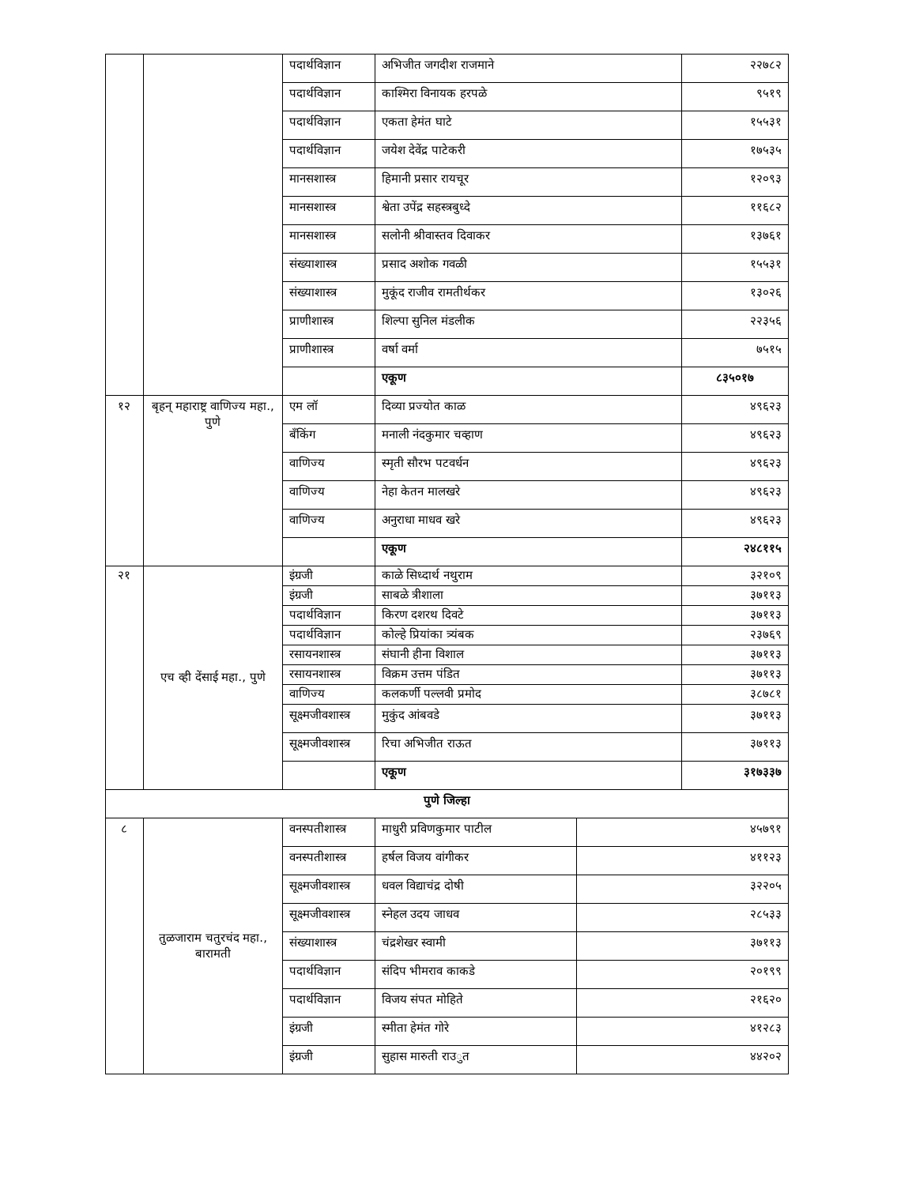| | | पदार्थविज्ञान | अभिजीत जगदीश राजमाने | | २२७८२ |
| | | पदार्थविज्ञान | काश्मिरा विनायक हरपळे | | ९५१९ |
| | | पदार्थविज्ञान | एकता हेमंत घाटे | | १५५३१ |
| | | पदार्थविज्ञान | जयेश देवेंद्र पाटेकरी | | १७५३५ |
| | | मानसशास्त्र | हिमानी प्रसार रायचूर | | १२०९३ |
| | | मानसशास्त्र | श्वेता उपेंद्र सहस्त्रबुध्दे | | ११६८२ |
| | | मानसशास्त्र | सलोनी श्रीवास्तव दिवाकर | | १३७६१ |
| | | संख्याशास्त्र | प्रसाद अशोक गवळी | | १५५३१ |
| | | संख्याशास्त्र | मुकूंद राजीव रामतीर्थकर | | १३०२६ |
| | | प्राणीशास्त्र | शिल्पा सुनिल मंडलीक | | २२३५६ |
| | | प्राणीशास्त्र | वर्षा वर्मा | | ७५१५ |
| | | | एकूण | | ८३५०१७ |
| १२ | बृहन् महाराष्ट्र वाणिज्य महा., पुणे | एम लॉ | दिव्या प्रज्योत काळ | | ४९६२३ |
| | | बँकिंग | मनाली नंदकुमार चव्हाण | | ४९६२३ |
| | | वाणिज्य | स्मृती सौरभ पटवर्धन | | ४९६२३ |
| | | वाणिज्य | नेहा केतन मालखरे | | ४९६२३ |
| | | वाणिज्य | अनुराधा माधव खरे | | ४९६२३ |
| | | | एकूण | | २४८११५ |
| २१ | एच व्ही देंसाई महा., पुणे | इंग्रजी | काळे सिध्दार्थ नथुराम | | ३२१०९ |
| | | इंग्रजी | साबळे त्रीशाला | | ३७११३ |
| | | पदार्थविज्ञान | किरण दशरथ दिवटे | | ३७११३ |
| | | पदार्थविज्ञान | कोल्हे प्रियांका त्र्यंबक | | २३७६९ |
| | | रसायनशास्त्र | संघानी हीना विशाल | | ३७११३ |
| | | रसायनशास्त्र | विक्रम उत्तम पंडित | | ३७११३ |
| | | वाणिज्य | कलकर्णी पल्लवी प्रमोद | | ३८७८१ |
| | | सूक्ष्मजीवशास्त्र | मुकुंद आंबवडे | | ३७११३ |
| | | सूक्ष्मजीवशास्त्र | रिचा अभिजीत राऊत | | ३७११३ |
| | | | एकूण | | ३१७३३७ |
| पुणे जिल्हा | | | | | |
| ८ | तुळजाराम चतुरचंद महा., बारामती | वनस्पतीशास्त्र | माधुरी प्रविणकुमार पाटील | ४५७९१ | |
| | | वनस्पतीशास्त्र | हर्षल विजय वांगीकर | ४११२३ | |
| | | सूक्ष्मजीवशास्त्र | धवल विद्याचंद्र दोषी | ३२२०५ | |
| | | सूक्ष्मजीवशास्त्र | स्नेहल उदय जाधव | २८५३३ | |
| | | संख्याशास्त्र | चंद्रशेखर स्वामी | ३७११३ | |
| | | पदार्थविज्ञान | संदिप भीमराव काकडे | २०१९९ | |
| | | पदार्थविज्ञान | विजय संपत मोहिते | २१६२० | |
| | | इंग्रजी | स्मीता हेमंत गोरे | ४१२८३ | |
| | | इंग्रजी | सुहास मारुती राउुत | ४४२०२ | |